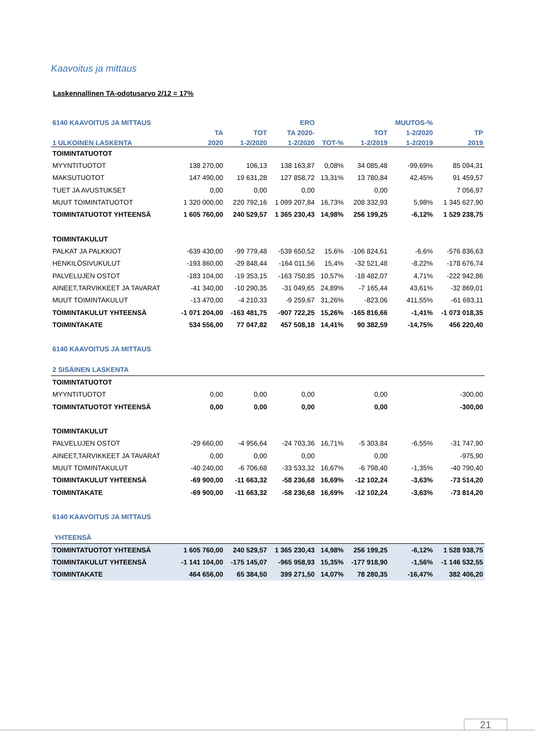Kaavoitus ja mittaus
Laskennallinen TA-odotusarvo 2/12 = 17%
| 6140 KAAVOITUS JA MITTAUS | | | ERO | | | MUUTOS-% | |
| --- | --- | --- | --- | --- | --- | --- | --- |
| | TA | TOT | TA 2020- | | TOT | 1-2/2020 | TP |
| 1 ULKOINEN LASKENTA | 2020 | 1-2/2020 | 1-2/2020 | TOT-% | 1-2/2019 | 1-2/2019 | 2019 |
| TOIMINTATUOTOT | | | | | | | |
| MYYNTITUOTOT | 138 270,00 | 106,13 | 138 163,87 | 0,08% | 34 085,48 | -99,69% | 85 094,31 |
| MAKSUTUOTOT | 147 490,00 | 19 631,28 | 127 858,72 | 13,31% | 13 780,84 | 42,45% | 91 459,57 |
| TUET JA AVUSTUKSET | 0,00 | 0,00 | 0,00 | | 0,00 | | 7 056,97 |
| MUUT TOIMINTATUOTOT | 1 320 000,00 | 220 792,16 | 1 099 207,84 | 16,73% | 208 332,93 | 5,98% | 1 345 627,90 |
| TOIMINTATUOTOT YHTEENSÄ | 1 605 760,00 | 240 529,57 | 1 365 230,43 | 14,98% | 256 199,25 | -6,12% | 1 529 238,75 |
| TOIMINTAKULUT | | | | | | | |
| PALKAT JA PALKKIOT | -639 430,00 | -99 779,48 | -539 650,52 | 15,6% | -106 824,61 | -6,6% | -576 836,63 |
| HENKILÖSIVUKULUT | -193 860,00 | -29 848,44 | -164 011,56 | 15,4% | -32 521,48 | -8,22% | -178 676,74 |
| PALVELUJEN OSTOT | -183 104,00 | -19 353,15 | -163 750,85 | 10,57% | -18 482,07 | 4,71% | -222 942,86 |
| AINEET,TARVIKKEET JA TAVARAT | -41 340,00 | -10 290,35 | -31 049,65 | 24,89% | -7 165,44 | 43,61% | -32 869,01 |
| MUUT TOIMINTAKULUT | -13 470,00 | -4 210,33 | -9 259,67 | 31,26% | -823,06 | 411,55% | -61 693,11 |
| TOIMINTAKULUT YHTEENSÄ | -1 071 204,00 | -163 481,75 | -907 722,25 | 15,26% | -165 816,66 | -1,41% | -1 073 018,35 |
| TOIMINTAKATE | 534 556,00 | 77 047,82 | 457 508,18 | 14,41% | 90 382,59 | -14,75% | 456 220,40 |
| 6140 KAAVOITUS JA MITTAUS | | | | | | | |
| 2 SISÄINEN LASKENTA | | | | | | | |
| TOIMINTATUOTOT | | | | | | | |
| MYYNTITUOTOT | 0,00 | 0,00 | 0,00 | | 0,00 | | -300,00 |
| TOIMINTATUOTOT YHTEENSÄ | 0,00 | 0,00 | 0,00 | | 0,00 | | -300,00 |
| TOIMINTAKULUT | | | | | | | |
| PALVELUJEN OSTOT | -29 660,00 | -4 956,64 | -24 703,36 | 16,71% | -5 303,84 | -6,55% | -31 747,90 |
| AINEET,TARVIKKEET JA TAVARAT | 0,00 | 0,00 | 0,00 | | 0,00 | | -975,90 |
| MUUT TOIMINTAKULUT | -40 240,00 | -6 706,68 | -33 533,32 | 16,67% | -6 798,40 | -1,35% | -40 790,40 |
| TOIMINTAKULUT YHTEENSÄ | -69 900,00 | -11 663,32 | -58 236,68 | 16,69% | -12 102,24 | -3,63% | -73 514,20 |
| TOIMINTAKATE | -69 900,00 | -11 663,32 | -58 236,68 | 16,69% | -12 102,24 | -3,63% | -73 814,20 |
| 6140 KAAVOITUS JA MITTAUS | | | | | | | |
| YHTEENSÄ | | | | | | | |
| TOIMINTATUOTOT YHTEENSÄ | 1 605 760,00 | 240 529,57 | 1 365 230,43 | 14,98% | 256 199,25 | -6,12% | 1 528 938,75 |
| TOIMINTAKULUT YHTEENSÄ | -1 141 104,00 | -175 145,07 | -965 958,93 | 15,35% | -177 918,90 | -1,56% | -1 146 532,55 |
| TOIMINTAKATE | 464 656,00 | 65 384,50 | 399 271,50 | 14,07% | 78 280,35 | -16,47% | 382 406,20 |
21